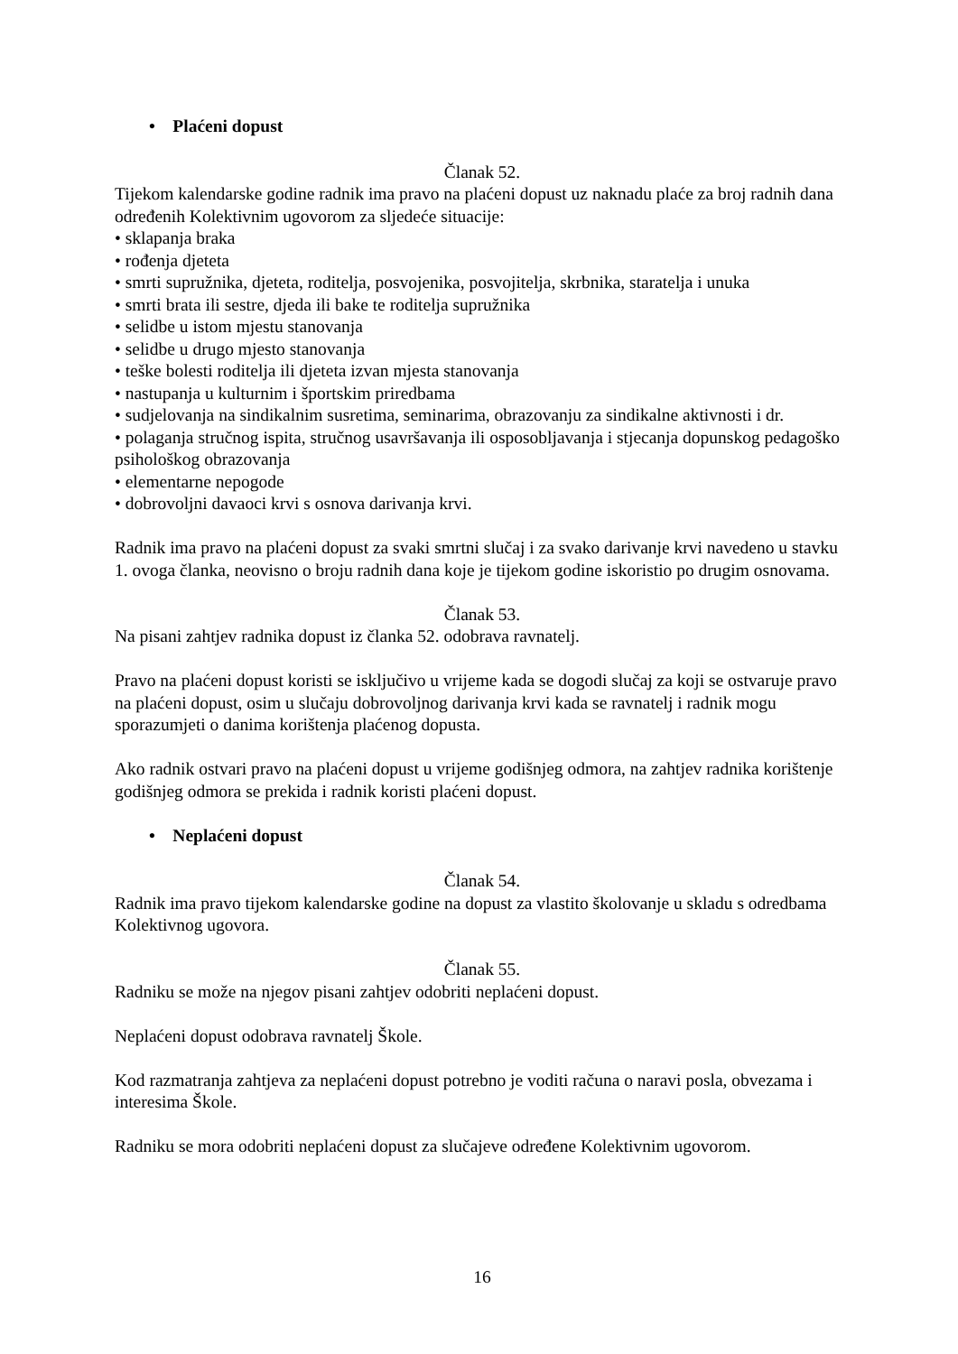• Plaćeni dopust
Članak 52.
Tijekom kalendarske godine radnik ima pravo na plaćeni dopust uz naknadu plaće za broj radnih dana određenih Kolektivnim ugovorom za sljedeće situacije:
• sklapanja braka
• rođenja djeteta
• smrti supružnika, djeteta, roditelja, posvojenika, posvojitelja, skrbnika, staratelja i unuka
• smrti brata ili sestre, djeda ili bake te roditelja supružnika
• selidbe u istom mjestu stanovanja
• selidbe u drugo mjesto stanovanja
• teške bolesti roditelja ili djeteta izvan mjesta stanovanja
• nastupanja u kulturnim i športskim priredbama
• sudjelovanja na sindikalnim susretima, seminarima, obrazovanju za sindikalne aktivnosti i dr.
• polaganja stručnog ispita, stručnog usavršavanja ili osposobljavanja i stjecanja dopunskog pedagoško psihološkog obrazovanja
• elementarne nepogode
• dobrovoljni davaoci krvi s osnova darivanja krvi.
Radnik ima pravo na plaćeni dopust za svaki smrtni slučaj i za svako darivanje krvi navedeno u stavku 1. ovoga članka, neovisno o broju radnih dana koje je tijekom godine iskoristio po drugim osnovama.
Članak 53.
Na pisani zahtjev radnika dopust iz članka 52. odobrava ravnatelj.
Pravo na plaćeni dopust koristi se isključivo u vrijeme kada se dogodi slučaj za koji se ostvaruje pravo na plaćeni dopust, osim u slučaju dobrovoljnog darivanja krvi kada se ravnatelj i radnik mogu sporazumjeti o danima korištenja plaćenog dopusta.
Ako radnik ostvari pravo na plaćeni dopust u vrijeme godišnjeg odmora, na zahtjev radnika korištenje godišnjeg odmora se prekida i radnik koristi plaćeni dopust.
• Neplaćeni dopust
Članak 54.
Radnik ima pravo tijekom kalendarske godine na dopust za vlastito školovanje u skladu s odredbama Kolektivnog ugovora.
Članak 55.
Radniku se može na njegov pisani zahtjev odobriti neplaćeni dopust.
Neplaćeni dopust odobrava ravnatelj Škole.
Kod razmatranja zahtjeva za neplaćeni dopust potrebno je voditi računa o naravi posla, obvezama i interesima Škole.
Radniku se mora odobriti neplaćeni dopust za slučajeve određene Kolektivnim ugovorom.
16